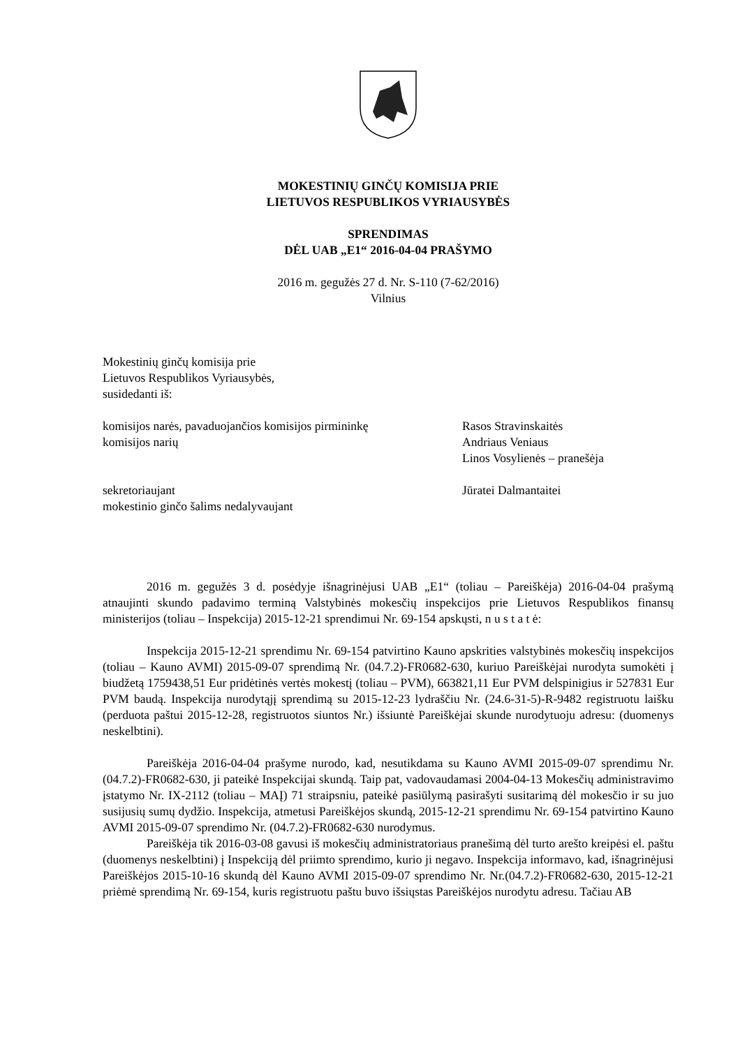MOKESTINIŲ GINČŲ KOMISIJA PRIE
LIETUVOS RESPUBLIKOS VYRIAUSYBĖS
SPRENDIMAS
DĖL UAB „E1“ 2016-04-04 PRAŠYMO
2016 m. gegužės 27 d. Nr. S-110 (7-62/2016)
Vilnius
Mokestinių ginčų komisija prie
Lietuvos Respublikos Vyriausybės,
susidedanti iš:
| komisijos narės, pavaduojančios komisijos pirmininkę | Rasos Stravinskaitės |
| komisijos narių | Andriaus Veniaus |
| | Linos Vosylienės – pranešėja |
| sekretoriaujant | Jūratei Dalmantaitei |
| mokestinio ginčo šalims nedalyvaujant | |
2016 m. gegužės 3 d. posėdyje išnagrinėjusi UAB „E1“ (toliau – Pareiškėja) 2016-04-04 prašymą atnaujinti skundo padavimo terminą Valstybinės mokesčių inspekcijos prie Lietuvos Respublikos finansų ministerijos (toliau – Inspekcija) 2015-12-21 sprendimui Nr. 69-154 apskųsti, n u s t a t ė:
Inspekcija 2015-12-21 sprendimu Nr. 69-154 patvirtino Kauno apskrities valstybinės mokesčių inspekcijos (toliau – Kauno AVMI) 2015-09-07 sprendimą Nr. (04.7.2)-FR0682-630, kuriuo Pareiškėjai nurodyta sumokėti į biudžetą 1759438,51 Eur pridėtinės vertės mokestį (toliau – PVM), 663821,11 Eur PVM delspinigius ir 527831 Eur PVM baudą. Inspekcija nurodytąjį sprendimą su 2015-12-23 lydraščiu Nr. (24.6-31-5)-R-9482 registruotu laišku (perduota paštui 2015-12-28, registruotos siuntos Nr.) išsiuntė Pareiškėjai skunde nurodytuoju adresu: (duomenys neskelbtini).
Pareiškėja 2016-04-04 prašyme nurodo, kad, nesutikdama su Kauno AVMI 2015-09-07 sprendimu Nr. (04.7.2)-FR0682-630, ji pateikė Inspekcijai skundą. Taip pat, vadovaudamasi 2004-04-13 Mokesčių administravimo įstatymo Nr. IX-2112 (toliau – MAĮ) 71 straipsniu, pateikė pasiūlymą pasirašyti susitarimą dėl mokesčio ir su juo susijusių sumų dydžio. Inspekcija, atmetusi Pareiškėjos skundą, 2015-12-21 sprendimu Nr. 69-154 patvirtino Kauno AVMI 2015-09-07 sprendimo Nr. (04.7.2)-FR0682-630 nurodymus.
Pareiškėja tik 2016-03-08 gavusi iš mokesčių administratoriaus pranešimą dėl turto arešto kreipėsi el. paštu (duomenys neskelbtini) į Inspekciją dėl priimto sprendimo, kurio ji negavo. Inspekcija informavo, kad, išnagrinėjusi Pareiškėjos 2015-10-16 skundą dėl Kauno AVMI 2015-09-07 sprendimo Nr. Nr.(04.7.2)-FR0682-630, 2015-12-21 priėmė sprendimą Nr. 69-154, kuris registruotu paštu buvo išsiųstas Pareiškėjos nurodytu adresu. Tačiau AB